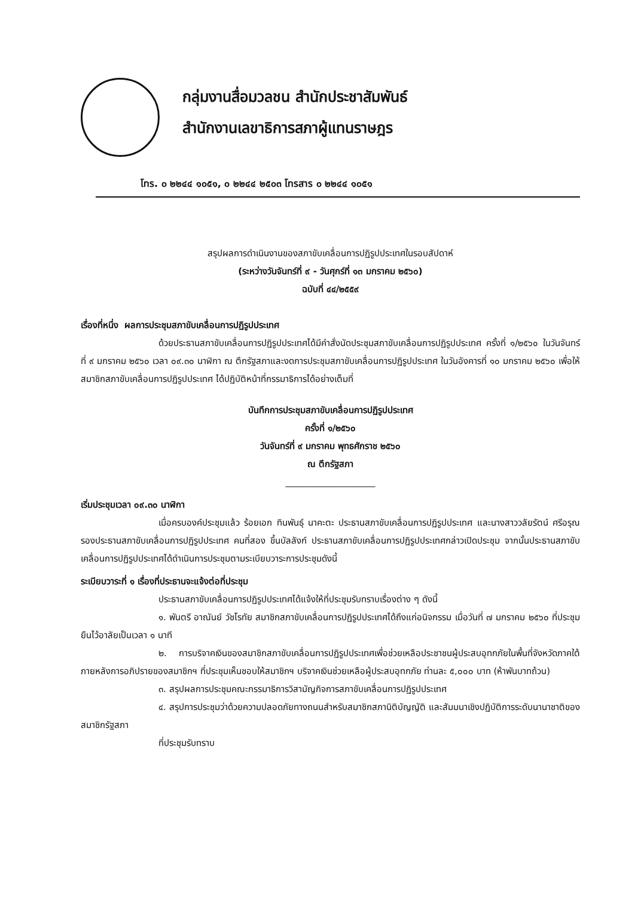กลุ่มงานสื่อมวลชน สำนักประชาสัมพันธ์
สำนักงานเลขาธิการสภาผู้แทนราษฎร
โทร. ๐ ๒๒๔๔ ๑๐๕๑, ๐ ๒๒๔๔ ๒๕๐๓ โทรสาร ๐ ๒๒๔๔ ๑๐๕๑
สรุปผลการดำเนินงานของสภาขับเคลื่อนการปฏิรูปประเทศในรอบสัปดาห์
(ระหว่างวันจันทร์ที่ ๙ - วันศุกร์ที่ ๑๓ มกราคม ๒๕๖๐)
ฉบับที่ ๔๔/๒๕๕๙
เรื่องที่หนึ่ง ผลการประชุมสภาขับเคลื่อนการปฏิรูปประเทศ
ด้วยประธานสภาขับเคลื่อนการปฏิรูปประเทศได้มีคำสั่งนัดประชุมสภาขับเคลื่อนการปฏิรูปประเทศ ครั้งที่ ๑/๒๕๖๐ ในวันจันทร์ที่ ๙ มกราคม ๒๕๖๐ เวลา ๐๙.๓๐ นาฬิกา ณ ตึกรัฐสภาและงดการประชุมสภาขับเคลื่อนการปฏิรูปประเทศ ในวันอังคารที่ ๑๐ มกราคม ๒๕๖๐ เพื่อให้สมาชิกสภาขับเคลื่อนการปฏิรูปประเทศ ได้ปฏิบัติหน้าที่กรรมาธิการได้อย่างเต็มที่
บันทึกการประชุมสภาขับเคลื่อนการปฏิรูปประเทศ
ครั้งที่ ๑/๒๕๖๐
วันจันทร์ที่ ๙ มกราคม พุทธศักราช ๒๕๖๐
ณ ตึกรัฐสภา
____________________
เริ่มประชุมเวลา ๐๙.๓๐ นาฬิกา
เมื่อครบองค์ประชุมแล้ว ร้อยเอก ทินพันธุ์ นาคะตะ ประธานสภาขับเคลื่อนการปฏิรูปประเทศ และนางสาววลัยรัตน์ ศรีอรุณ รองประธานสภาขับเคลื่อนการปฏิรูปประเทศ คนที่สอง ขึ้นบัลลังก์ ประธานสภาขับเคลื่อนการปฏิรูปประเทศกล่าวเปิดประชุม จากนั้นประธานสภาขับเคลื่อนการปฏิรูปประเทศได้ดำเนินการประชุมตามระเบียบวาระการประชุมดังนี้
ระเบียบวาระที่ ๑ เรื่องที่ประธานจะแจ้งต่อที่ประชุม
ประธานสภาขับเคลื่อนการปฏิรูปประเทศได้แจ้งให้ที่ประชุมรับทราบเรื่องต่าง ๆ ดังนี้
๑. พันตรี อาณันย์ วัชโรทัย สมาชิกสภาขับเคลื่อนการปฏิรูปประเทศได้ถึงแก่อนิจกรรม เมื่อวันที่ ๗ มกราคม ๒๕๖๐ ที่ประชุมยืนไว้อาลัยเป็นเวลา ๑ นาที
๒. การบริจาคเงินของสมาชิกสภาขับเคลื่อนการปฏิรูปประเทศเพื่อช่วยเหลือประชาชนผู้ประสบอุทกภัยในพื้นที่จังหวัดภาคใต้ภายหลังการอภิปรายของสมาชิกฯ ที่ประชุมเห็นชอบให้สมาชิกฯ บริจาคเงินช่วยเหลือผู้ประสบอุทกภัย ท่านละ ๕,๐๐๐ บาท (ห้าพันบาทถ้วน)
๓. สรุปผลการประชุมคณะกรรมาธิการวิสามัญกิจการสภาขับเคลื่อนการปฏิรูปประเทศ
๔. สรุปการประชุมว่าด้วยความปลอดภัยทางถนนสำหรับสมาชิกสภานิติบัญญัติ และสัมมนาเชิงปฏิบัติการระดับนานาชาติของสมาชิกรัฐสภา
ที่ประชุมรับทราบ